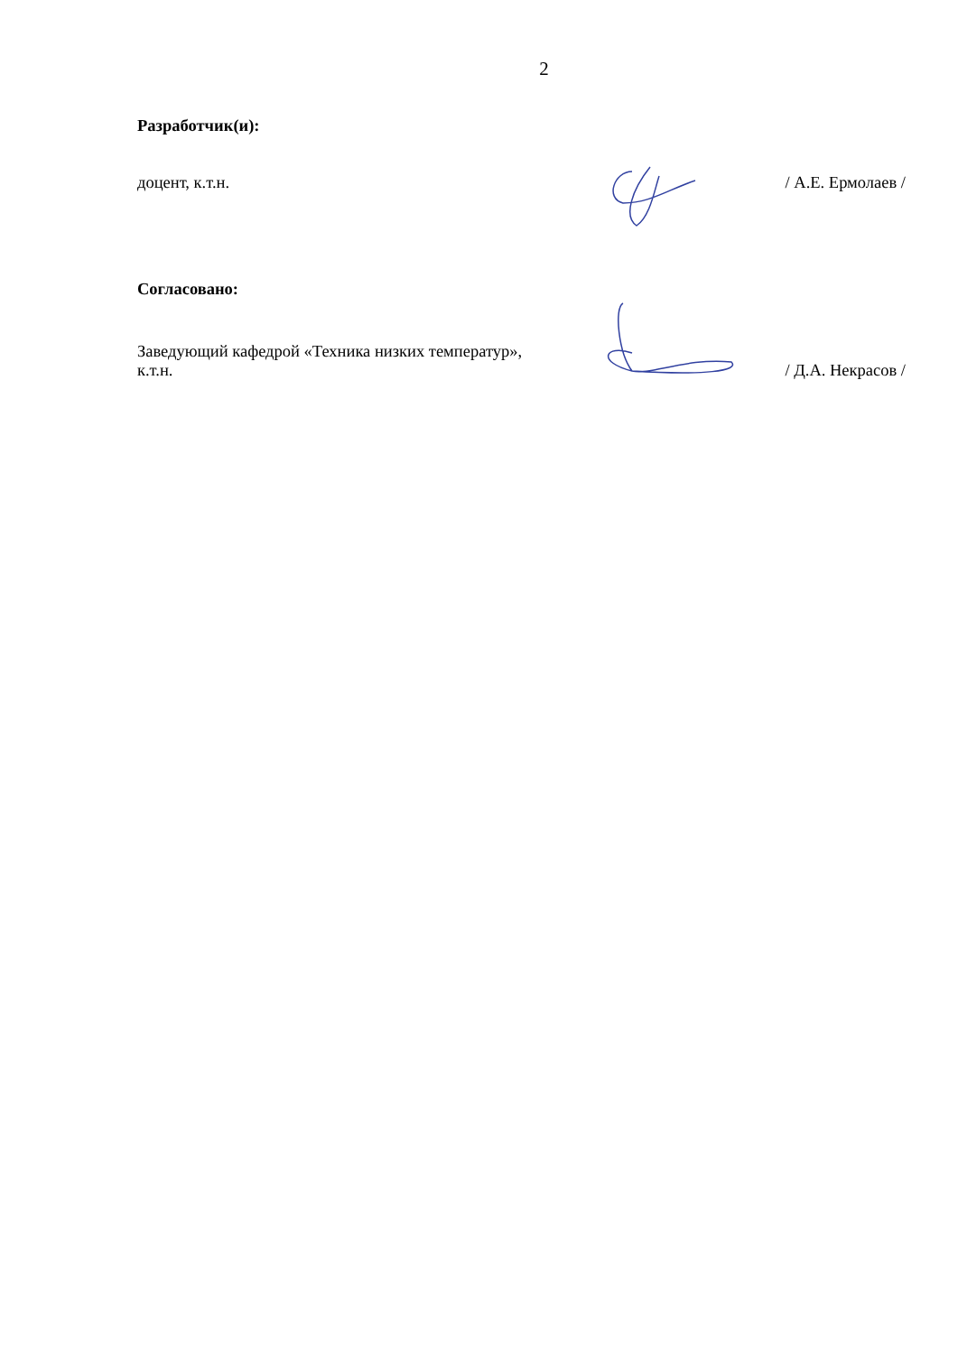2
Разработчик(и):
доцент, к.т.н. / А.Е. Ермолаев /
Согласовано:
Заведующий кафедрой «Техника низких температур»,
к.т.н.
/ Д.А. Некрасов /